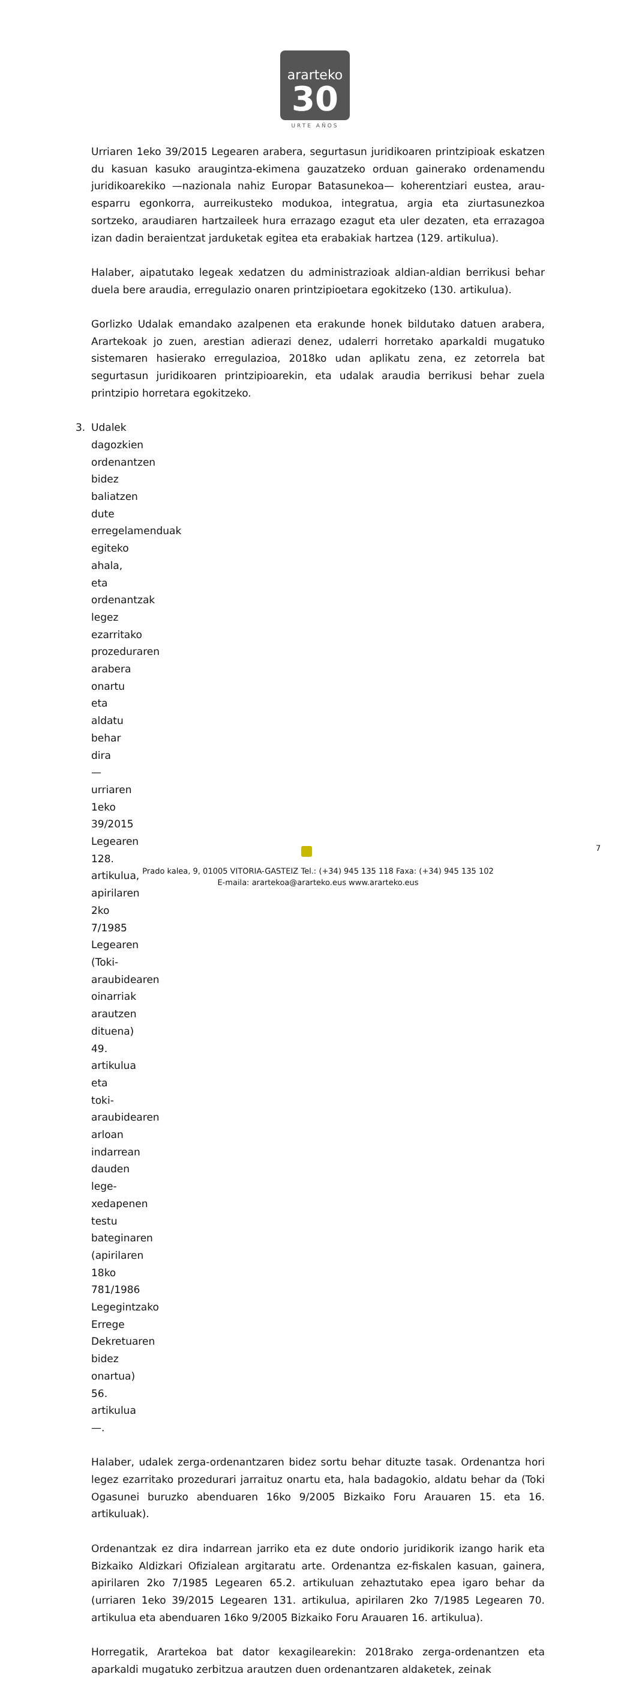ararteko
30
URTE AÑOS
Urriaren 1eko 39/2015 Legearen arabera, segurtasun juridikoaren printzipioak eskatzen du kasuan kasuko araugintza-ekimena gauzatzeko orduan gainerako ordenamendu juridikoarekiko —nazionala nahiz Europar Batasunekoa— koherentziari eustea, arau-esparru egonkorra, aurreikusteko modukoa, integratua, argia eta ziurtasunezkoa sortzeko, araudiaren hartzaileek hura errazago ezagut eta uler dezaten, eta errazagoa izan dadin beraientzat jarduketak egitea eta erabakiak hartzea (129. artikulua).
Halaber, aipatutako legeak xedatzen du administrazioak aldian-aldian berrikusi behar duela bere araudia, erregulazio onaren printzipioetara egokitzeko (130. artikulua).
Gorlizko Udalak emandako azalpenen eta erakunde honek bildutako datuen arabera, Arartekoak jo zuen, arestian adierazi denez, udalerri horretako aparkaldi mugatuko sistemaren hasierako erregulazioa, 2018ko udan aplikatu zena, ez zetorrela bat segurtasun juridikoaren printzipioarekin, eta udalak araudia berrikusi behar zuela printzipio horretara egokitzeko.
3. Udalek dagozkien ordenantzen bidez baliatzen dute erregelamenduak egiteko ahala, eta ordenantzak legez ezarritako prozeduraren arabera onartu eta aldatu behar dira —urriaren 1eko 39/2015 Legearen 128. artikulua, apirilaren 2ko 7/1985 Legearen (Toki-araubidearen oinarriak arautzen dituena) 49. artikulua eta toki-araubidearen arloan indarrean dauden lege-xedapenen testu bateginaren (apirilaren 18ko 781/1986 Legegintzako Errege Dekretuaren bidez onartua) 56. artikulua—.
Halaber, udalek zerga-ordenantzaren bidez sortu behar dituzte tasak. Ordenantza hori legez ezarritako prozedurari jarraituz onartu eta, hala badagokio, aldatu behar da (Toki Ogasunei buruzko abenduaren 16ko 9/2005 Bizkaiko Foru Arauaren 15. eta 16. artikuluak).
Ordenantzak ez dira indarrean jarriko eta ez dute ondorio juridikorik izango harik eta Bizkaiko Aldizkari Ofizialean argitaratu arte. Ordenantza ez-fiskalen kasuan, gainera, apirilaren 2ko 7/1985 Legearen 65.2. artikuluan zehaztutako epea igaro behar da (urriaren 1eko 39/2015 Legearen 131. artikulua, apirilaren 2ko 7/1985 Legearen 70. artikulua eta abenduaren 16ko 9/2005 Bizkaiko Foru Arauaren 16. artikulua).
Horregatik, Arartekoa bat dator kexagilearekin: 2018rako zerga-ordenantzen eta aparkaldi mugatuko zerbitzua arautzen duen ordenantzaren aldaketek, zeinak
7
Prado kalea, 9, 01005 VITORIA-GASTEIZ Tel.: (+34) 945 135 118 Faxa: (+34) 945 135 102
E-maila: arartekoa@ararteko.eus www.ararteko.eus